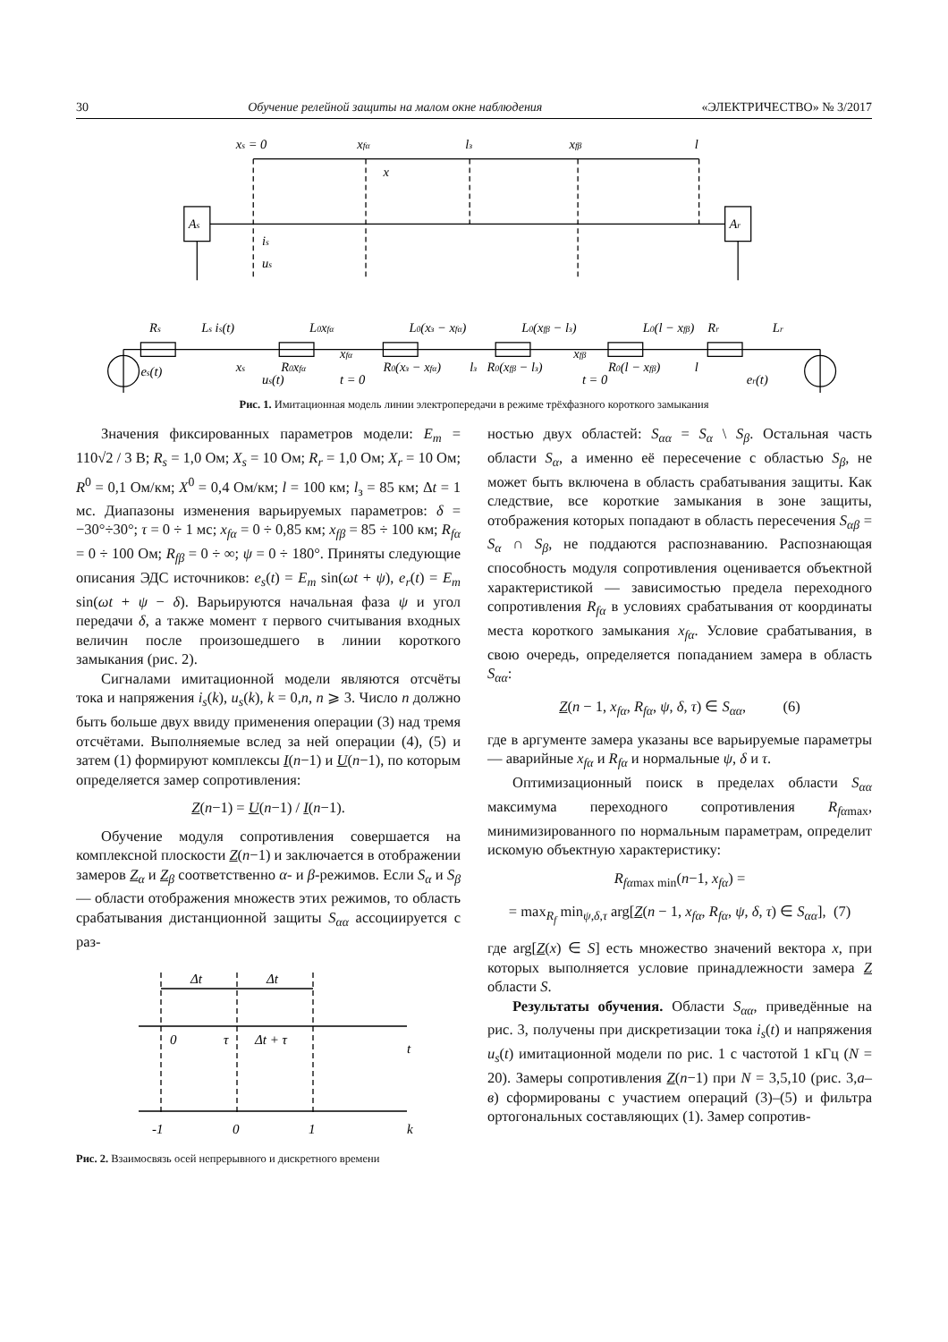30 Обучение релейной защиты на малом окне наблюдения «ЭЛЕКТРИЧЕСТВО» № 3/2017
xs = 0
xfα
lз
xfβ
l
x
As
Ar
is
us
Rs
Ls is(t)
L0xfα
L0(xз − xfα)
L0(xfβ − lз)
L0(l − xfβ)
Rr
Lr
xs
R0xfα
xfα
R0(xз − xfα)
lз
R0(xfβ − lз)
xfβ
R0(l − xfβ)
l
es(t)
us(t)
t = 0
t = 0
er(t)
Рис. 1. Имитационная модель линии электропередачи в режиме трёхфазного короткого замыкания
Значения фиксированных параметров модели: E<sub>m</sub> = 110√2 / 3 В; R<sub>s</sub> = 1,0 Ом; X<sub>s</sub> = 10 Ом; R<sub>r</sub> = 1,0 Ом; X<sub>r</sub> = 10 Ом; R<sup>0</sup> = 0,1 Ом/км; X<sup>0</sup> = 0,4 Ом/км; l = 100 км; l<sub>з</sub> = 85 км; Δt = 1 мс. Диапазоны изменения варьируемых параметров: δ = −30°÷30°; τ = 0 ÷ 1 мс; x<sub>fα</sub> = 0 ÷ 0,85 км; x<sub>fβ</sub> = 85 ÷ 100 км; R<sub>fα</sub> = 0 ÷ 100 Ом; R<sub>fβ</sub> = 0 ÷ ∞; ψ = 0 ÷ 180°. Приняты следующие описания ЭДС источников: e<sub>s</sub>(t) = E<sub>m</sub> sin(ωt + ψ), e<sub>r</sub>(t) = E<sub>m</sub> sin(ωt + ψ − δ). Варьируются начальная фаза ψ и угол передачи δ, а также момент τ первого считывания входных величин после произошедшего в линии короткого замыкания (рис. 2).
Сигналами имитационной модели являются отсчёты тока и напряжения i<sub>s</sub>(k), u<sub>s</sub>(k), k = 0,n, n ⩾ 3. Число n должно быть больше двух ввиду применения операции (3) над тремя отсчётами. Выполняемые вслед за ней операции (4), (5) и затем (1) формируют комплексы I(n−1) и U(n−1), по которым определяется замер сопротивления:
Z(n−1) = U(n−1) / I(n−1).
Обучение модуля сопротивления совершается на комплексной плоскости Z(n−1) и заключается в отображении замеров Z<sub>α</sub> и Z<sub>β</sub> соответственно α- и β-режимов. Если S<sub>α</sub> и S<sub>β</sub> — области отображения множеств этих режимов, то область срабатывания дистанционной защиты S<sub>αα</sub> ассоциируется с раз-
Δt
Δt
0
τ
Δt + τ
t
-1
0
1
k
Рис. 2. Взаимосвязь осей непрерывного и дискретного времени
ностью двух областей: S<sub>αα</sub> = S<sub>α</sub> \ S<sub>β</sub>. Остальная часть области S<sub>α</sub>, а именно её пересечение с областью S<sub>β</sub>, не может быть включена в область срабатывания защиты. Как следствие, все короткие замыкания в зоне защиты, отображения которых попадают в область пересечения S<sub>αβ</sub> = S<sub>α</sub> ∩ S<sub>β</sub>, не поддаются распознаванию. Распознающая способность модуля сопротивления оценивается объектной характеристикой — зависимостью предела переходного сопротивления R<sub>fα</sub> в условиях срабатывания от координаты места короткого замыкания x<sub>fα</sub>. Условие срабатывания, в свою очередь, определяется попаданием замера в область S<sub>αα</sub>:
Z(n − 1, x<sub>fα</sub>, R<sub>fα</sub>, ψ, δ, τ) ∈ S<sub>αα</sub>, (6)
где в аргументе замера указаны все варьируемые параметры — аварийные x<sub>fα</sub> и R<sub>fα</sub> и нормальные ψ, δ и τ.
Оптимизационный поиск в пределах области S<sub>αα</sub> максимума переходного сопротивления R<sub>fα</sub><sub>max</sub>, минимизированного по нормальным параметрам, определит искомую объектную характеристику:
R<sub>fα</sub><sub>max min</sub>(n−1, x<sub>fα</sub>) =
= max<sub>R<sub>f</sub></sub> min<sub>ψ,δ,τ</sub> arg[Z(n − 1, x<sub>fα</sub>, R<sub>fα</sub>, ψ, δ, τ) ∈ S<sub>αα</sub>], (7)
где arg[Z(x) ∈ S] есть множество значений вектора x, при которых выполняется условие принадлежности замера Z области S.
Результаты обучения. Области S<sub>αα</sub>, приведённые на рис. 3, получены при дискретизации тока i<sub>s</sub>(t) и напряжения u<sub>s</sub>(t) имитационной модели по рис. 1 с частотой 1 кГц (N = 20). Замеры сопротивления Z(n−1) при N = 3,5,10 (рис. 3,а–в) сформированы с участием операций (3)–(5) и фильтра ортогональных составляющих (1). Замер сопротив-